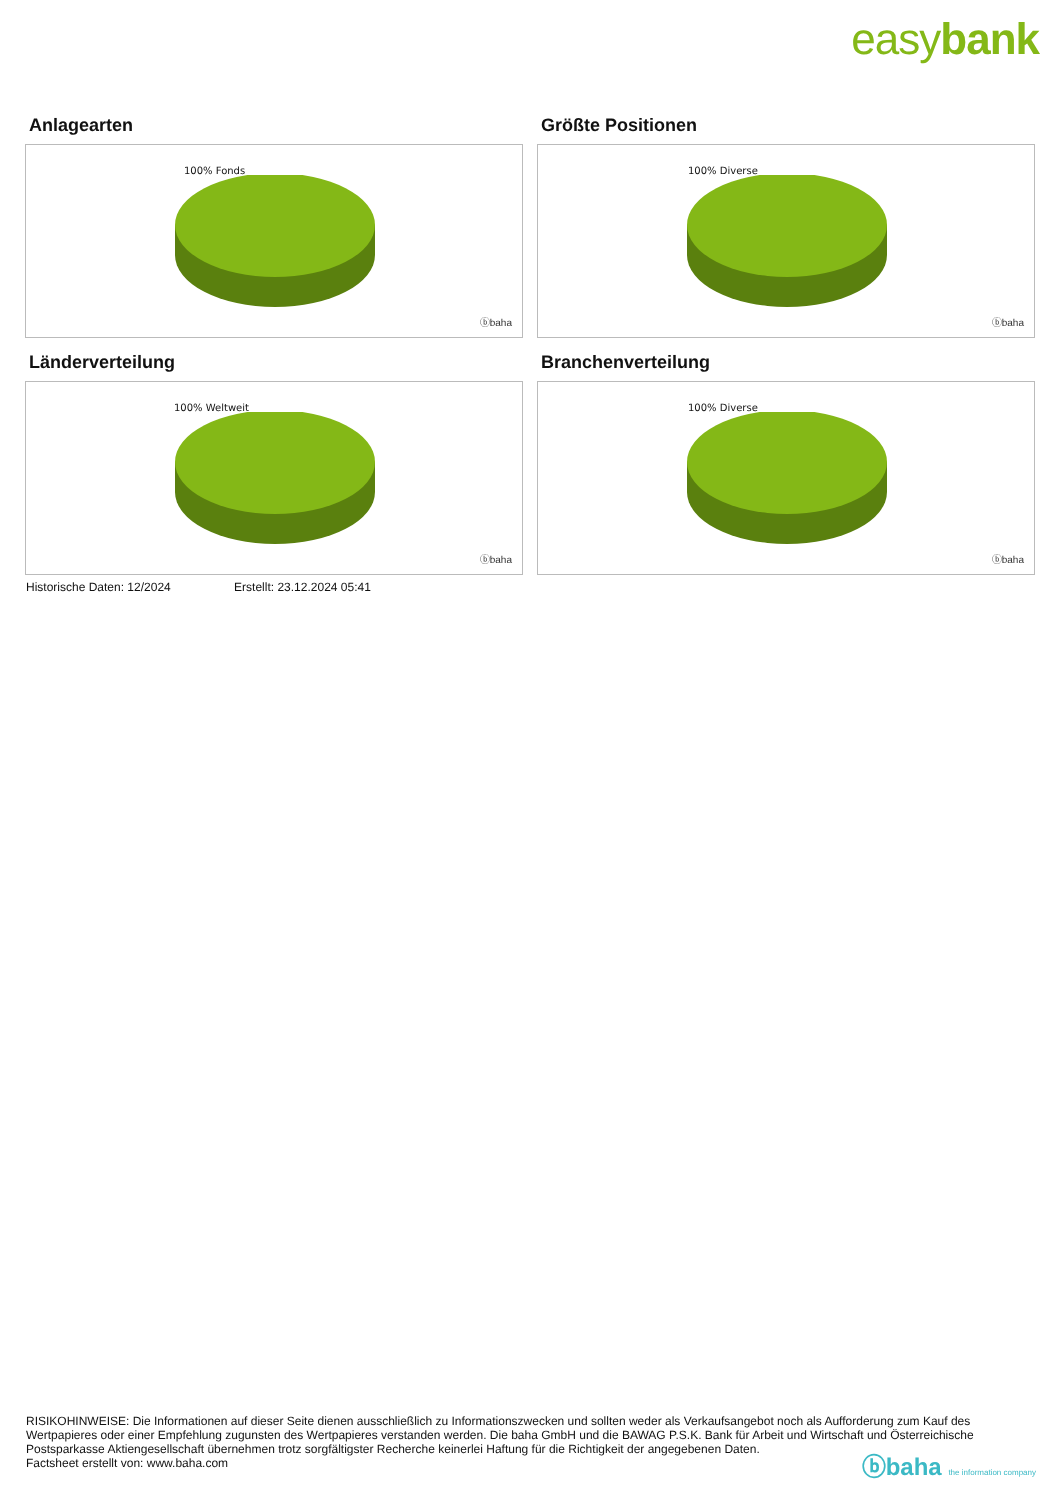easybank
Anlagearten
100% Fonds
ⓑbaha
Größte Positionen
100% Diverse
ⓑbaha
Länderverteilung
100% Weltweit
ⓑbaha
Branchenverteilung
100% Diverse
ⓑbaha
Historische Daten: 12/2024 Erstellt: 23.12.2024 05:41
RISIKOHINWEISE: Die Informationen auf dieser Seite dienen ausschließlich zu Informationszwecken und sollten weder als Verkaufsangebot noch als Aufforderung zum Kauf des Wertpapieres oder einer Empfehlung zugunsten des Wertpapieres verstanden werden. Die baha GmbH und die BAWAG P.S.K. Bank für Arbeit und Wirtschaft und Österreichische Postsparkasse Aktiengesellschaft übernehmen trotz sorgfältigster Recherche keinerlei Haftung für die Richtigkeit der angegebenen Daten.
Factsheet erstellt von: www.baha.com
ⓑbaha the information company